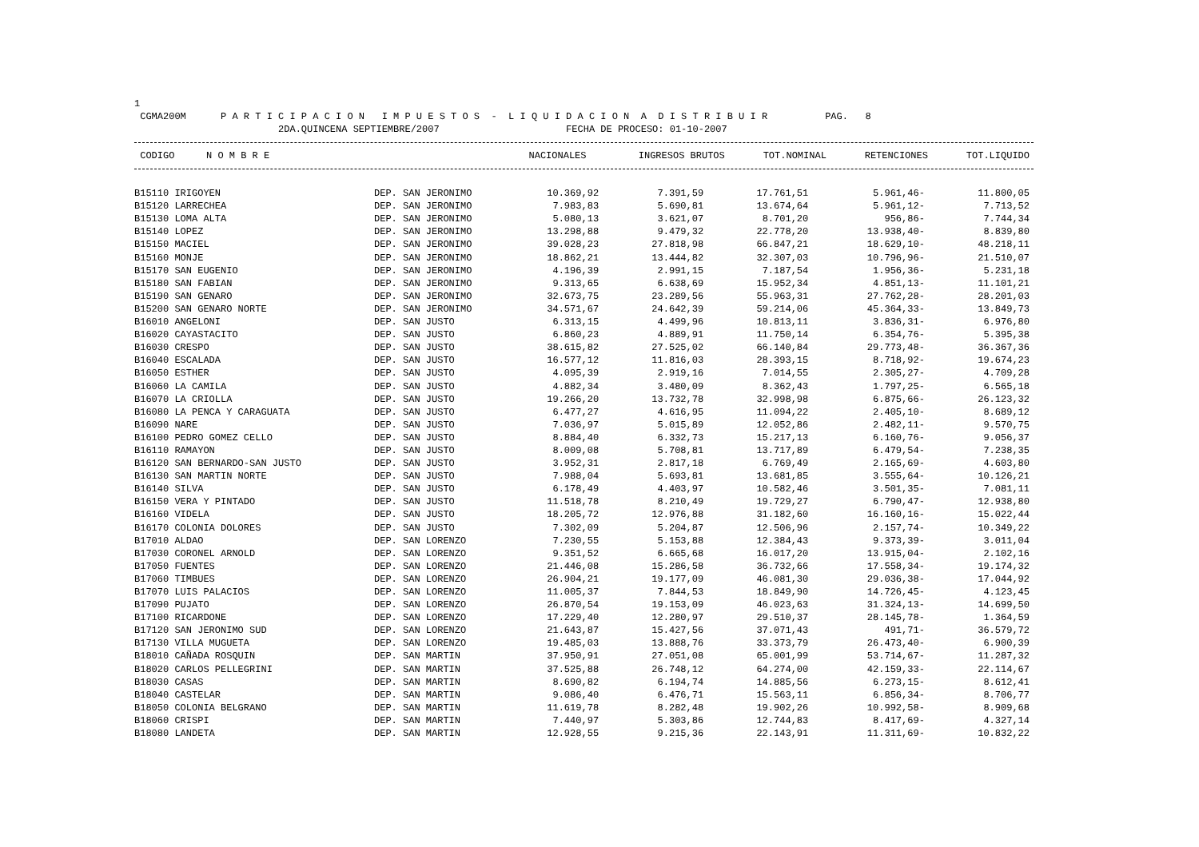1 CGMA200M P A R T I C I P A C I O N I M P U E S T O S - L I Q U I D A C I O N A D I S T R I B U I R PAG. 8 2DA.QUINCENA SEPTIEMBRE/2007 FECHA DE PROCESO: 01-10-2007
| CODIGO | N O M B R E | | NACIONALES | INGRESOS BRUTOS | TOT.NOMINAL | RETENCIONES | TOT.LIQUIDO |
| --- | --- | --- | --- | --- | --- | --- | --- |
| B15110 IRIGOYEN | DEP. SAN JERONIMO | 10.369,92 | 7.391,59 | 17.761,51 | 5.961,46- | 11.800,05 |
| B15120 LARRECHEA | DEP. SAN JERONIMO | 7.983,83 | 5.690,81 | 13.674,64 | 5.961,12- | 7.713,52 |
| B15130 LOMA ALTA | DEP. SAN JERONIMO | 5.080,13 | 3.621,07 | 8.701,20 | 956,86- | 7.744,34 |
| B15140 LOPEZ | DEP. SAN JERONIMO | 13.298,88 | 9.479,32 | 22.778,20 | 13.938,40- | 8.839,80 |
| B15150 MACIEL | DEP. SAN JERONIMO | 39.028,23 | 27.818,98 | 66.847,21 | 18.629,10- | 48.218,11 |
| B15160 MONJE | DEP. SAN JERONIMO | 18.862,21 | 13.444,82 | 32.307,03 | 10.796,96- | 21.510,07 |
| B15170 SAN EUGENIO | DEP. SAN JERONIMO | 4.196,39 | 2.991,15 | 7.187,54 | 1.956,36- | 5.231,18 |
| B15180 SAN FABIAN | DEP. SAN JERONIMO | 9.313,65 | 6.638,69 | 15.952,34 | 4.851,13- | 11.101,21 |
| B15190 SAN GENARO | DEP. SAN JERONIMO | 32.673,75 | 23.289,56 | 55.963,31 | 27.762,28- | 28.201,03 |
| B15200 SAN GENARO NORTE | DEP. SAN JERONIMO | 34.571,67 | 24.642,39 | 59.214,06 | 45.364,33- | 13.849,73 |
| B16010 ANGELONI | DEP. SAN JUSTO | 6.313,15 | 4.499,96 | 10.813,11 | 3.836,31- | 6.976,80 |
| B16020 CAYASTACITO | DEP. SAN JUSTO | 6.860,23 | 4.889,91 | 11.750,14 | 6.354,76- | 5.395,38 |
| B16030 CRESPO | DEP. SAN JUSTO | 38.615,82 | 27.525,02 | 66.140,84 | 29.773,48- | 36.367,36 |
| B16040 ESCALADA | DEP. SAN JUSTO | 16.577,12 | 11.816,03 | 28.393,15 | 8.718,92- | 19.674,23 |
| B16050 ESTHER | DEP. SAN JUSTO | 4.095,39 | 2.919,16 | 7.014,55 | 2.305,27- | 4.709,28 |
| B16060 LA CAMILA | DEP. SAN JUSTO | 4.882,34 | 3.480,09 | 8.362,43 | 1.797,25- | 6.565,18 |
| B16070 LA CRIOLLA | DEP. SAN JUSTO | 19.266,20 | 13.732,78 | 32.998,98 | 6.875,66- | 26.123,32 |
| B16080 LA PENCA Y CARAGUATA | DEP. SAN JUSTO | 6.477,27 | 4.616,95 | 11.094,22 | 2.405,10- | 8.689,12 |
| B16090 NARE | DEP. SAN JUSTO | 7.036,97 | 5.015,89 | 12.052,86 | 2.482,11- | 9.570,75 |
| B16100 PEDRO GOMEZ CELLO | DEP. SAN JUSTO | 8.884,40 | 6.332,73 | 15.217,13 | 6.160,76- | 9.056,37 |
| B16110 RAMAYON | DEP. SAN JUSTO | 8.009,08 | 5.708,81 | 13.717,89 | 6.479,54- | 7.238,35 |
| B16120 SAN BERNARDO-SAN JUSTO | DEP. SAN JUSTO | 3.952,31 | 2.817,18 | 6.769,49 | 2.165,69- | 4.603,80 |
| B16130 SAN MARTIN NORTE | DEP. SAN JUSTO | 7.988,04 | 5.693,81 | 13.681,85 | 3.555,64- | 10.126,21 |
| B16140 SILVA | DEP. SAN JUSTO | 6.178,49 | 4.403,97 | 10.582,46 | 3.501,35- | 7.081,11 |
| B16150 VERA Y PINTADO | DEP. SAN JUSTO | 11.518,78 | 8.210,49 | 19.729,27 | 6.790,47- | 12.938,80 |
| B16160 VIDELA | DEP. SAN JUSTO | 18.205,72 | 12.976,88 | 31.182,60 | 16.160,16- | 15.022,44 |
| B16170 COLONIA DOLORES | DEP. SAN JUSTO | 7.302,09 | 5.204,87 | 12.506,96 | 2.157,74- | 10.349,22 |
| B17010 ALDAO | DEP. SAN LORENZO | 7.230,55 | 5.153,88 | 12.384,43 | 9.373,39- | 3.011,04 |
| B17030 CORONEL ARNOLD | DEP. SAN LORENZO | 9.351,52 | 6.665,68 | 16.017,20 | 13.915,04- | 2.102,16 |
| B17050 FUENTES | DEP. SAN LORENZO | 21.446,08 | 15.286,58 | 36.732,66 | 17.558,34- | 19.174,32 |
| B17060 TIMBUES | DEP. SAN LORENZO | 26.904,21 | 19.177,09 | 46.081,30 | 29.036,38- | 17.044,92 |
| B17070 LUIS PALACIOS | DEP. SAN LORENZO | 11.005,37 | 7.844,53 | 18.849,90 | 14.726,45- | 4.123,45 |
| B17090 PUJATO | DEP. SAN LORENZO | 26.870,54 | 19.153,09 | 46.023,63 | 31.324,13- | 14.699,50 |
| B17100 RICARDONE | DEP. SAN LORENZO | 17.229,40 | 12.280,97 | 29.510,37 | 28.145,78- | 1.364,59 |
| B17120 SAN JERONIMO SUD | DEP. SAN LORENZO | 21.643,87 | 15.427,56 | 37.071,43 | 491,71- | 36.579,72 |
| B17130 VILLA MUGUETA | DEP. SAN LORENZO | 19.485,03 | 13.888,76 | 33.373,79 | 26.473,40- | 6.900,39 |
| B18010 CAÑADA ROSQUIN | DEP. SAN MARTIN | 37.950,91 | 27.051,08 | 65.001,99 | 53.714,67- | 11.287,32 |
| B18020 CARLOS PELLEGRINI | DEP. SAN MARTIN | 37.525,88 | 26.748,12 | 64.274,00 | 42.159,33- | 22.114,67 |
| B18030 CASAS | DEP. SAN MARTIN | 8.690,82 | 6.194,74 | 14.885,56 | 6.273,15- | 8.612,41 |
| B18040 CASTELAR | DEP. SAN MARTIN | 9.086,40 | 6.476,71 | 15.563,11 | 6.856,34- | 8.706,77 |
| B18050 COLONIA BELGRANO | DEP. SAN MARTIN | 11.619,78 | 8.282,48 | 19.902,26 | 10.992,58- | 8.909,68 |
| B18060 CRISPI | DEP. SAN MARTIN | 7.440,97 | 5.303,86 | 12.744,83 | 8.417,69- | 4.327,14 |
| B18080 LANDETA | DEP. SAN MARTIN | 12.928,55 | 9.215,36 | 22.143,91 | 11.311,69- | 10.832,22 |